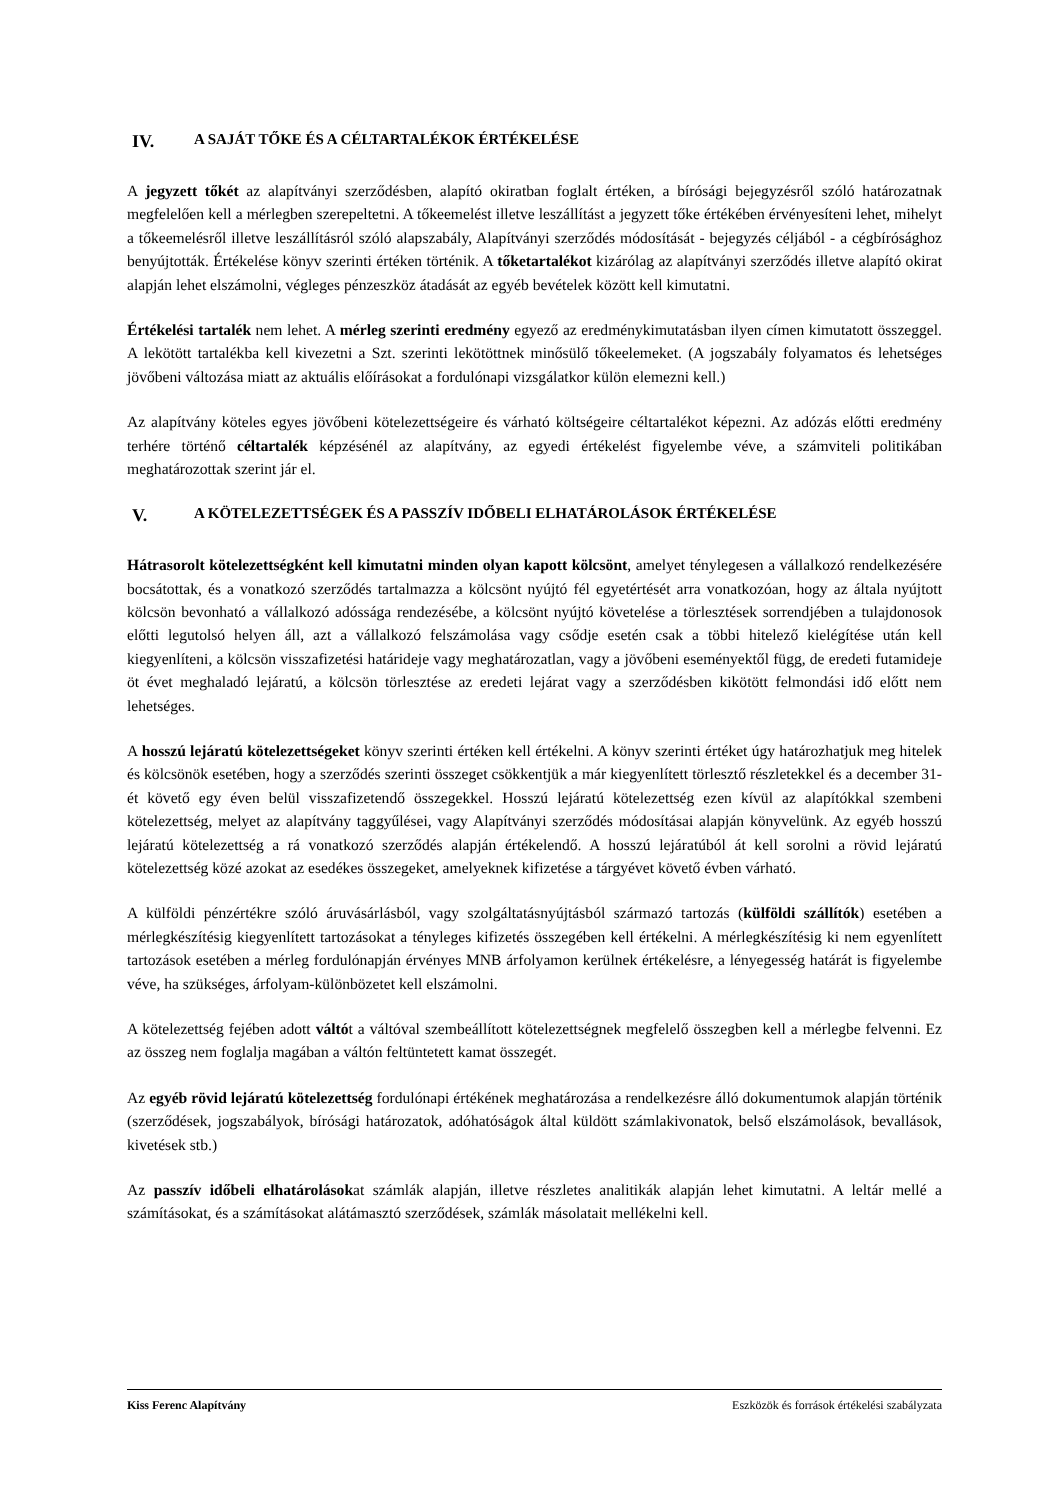IV. A SAJÁT TŐKE ÉS A CÉLTARTALÉKOK ÉRTÉKELÉSE
A jegyzett tőkét az alapítványi szerződésben, alapító okiratban foglalt értéken, a bírósági bejegyzésről szóló határozatnak megfelelően kell a mérlegben szerepeltetni. A tőkeemelést illetve leszállítást a jegyzett tőke értékében érvényesíteni lehet, mihelyt a tőkeemelésről illetve leszállításról szóló alapszabály, Alapítványi szerződés módosítását - bejegyzés céljából - a cégbírósághoz benyújtották. Értékelése könyv szerinti értéken történik. A tőketartalékot kizárólag az alapítványi szerződés illetve alapító okirat alapján lehet elszámolni, végleges pénzeszköz átadását az egyéb bevételek között kell kimutatni.
Értékelési tartalék nem lehet. A mérleg szerinti eredmény egyező az eredménykimutatásban ilyen címen kimutatott összeggel. A lekötött tartalékba kell kivezetni a Szt. szerinti lekötöttnek minősülő tőkeelemeket. (A jogszabály folyamatos és lehetséges jövőbeni változása miatt az aktuális előírásokat a fordulónapi vizsgálatkor külön elemezni kell.)
Az alapítvány köteles egyes jövőbeni kötelezettségeire és várható költségeire céltartalékot képezni. Az adózás előtti eredmény terhére történő céltartalék képzésénél az alapítvány, az egyedi értékelést figyelembe véve, a számviteli politikában meghatározottak szerint jár el.
V. A KÖTELEZETTSÉGEK ÉS A PASSZÍV IDŐBELI ELHATÁROLÁSOK ÉRTÉKELÉSE
Hátrasorolt kötelezettségként kell kimutatni minden olyan kapott kölcsönt, amelyet ténylegesen a vállalkozó rendelkezésére bocsátottak, és a vonatkozó szerződés tartalmazza a kölcsönt nyújtó fél egyetértését arra vonatkozóan, hogy az általa nyújtott kölcsön bevonható a vállalkozó adóssága rendezésébe, a kölcsönt nyújtó követelése a törlesztések sorrendjében a tulajdonosok előtti legutolsó helyen áll, azt a vállalkozó felszámolása vagy csődje esetén csak a többi hitelező kielégítése után kell kiegyenlíteni, a kölcsön visszafizetési határideje vagy meghatározatlan, vagy a jövőbeni eseményektől függ, de eredeti futamideje öt évet meghaladó lejáratú, a kölcsön törlesztése az eredeti lejárat vagy a szerződésben kikötött felmondási idő előtt nem lehetséges.
A hosszú lejáratú kötelezettségeket könyv szerinti értéken kell értékelni. A könyv szerinti értéket úgy határozhatjuk meg hitelek és kölcsönök esetében, hogy a szerződés szerinti összeget csökkentjük a már kiegyenlített törlesztő részletekkel és a december 31-ét követő egy éven belül visszafizetendő összegekkel. Hosszú lejáratú kötelezettség ezen kívül az alapítókkal szembeni kötelezettség, melyet az alapítvány taggyűlései, vagy Alapítványi szerződés módosításai alapján könyvelünk. Az egyéb hosszú lejáratú kötelezettség a rá vonatkozó szerződés alapján értékelendő. A hosszú lejáratúból át kell sorolni a rövid lejáratú kötelezettség közé azokat az esedékes összegeket, amelyeknek kifizetése a tárgyévet követő évben várható.
A külföldi pénzértékre szóló áruvásárlásból, vagy szolgáltatásnyújtásból származó tartozás (külföldi szállítók) esetében a mérlegkészítésig kiegyenlített tartozásokat a tényleges kifizetés összegében kell értékelni. A mérlegkészítésig ki nem egyenlített tartozások esetében a mérleg fordulónapján érvényes MNB árfolyamon kerülnek értékelésre, a lényegesség határát is figyelembe véve, ha szükséges, árfolyam-különbözetet kell elszámolni.
A kötelezettség fejében adott váltót a váltóval szembeállított kötelezettségnek megfelelő összegben kell a mérlegbe felvenni. Ez az összeg nem foglalja magában a váltón feltüntetett kamat összegét.
Az egyéb rövid lejáratú kötelezettség fordulónapi értékének meghatározása a rendelkezésre álló dokumentumok alapján történik (szerződések, jogszabályok, bírósági határozatok, adóhatóságok által küldött számlakivonatok, belső elszámolások, bevallások, kivetések stb.)
Az passzív időbeli elhatárolásokat számlák alapján, illetve részletes analitikák alapján lehet kimutatni. A leltár mellé a számításokat, és a számításokat alátámasztó szerződések, számlák másolatait mellékelni kell.
Kiss Ferenc Alapítvány Eszközök és források értékelési szabályzata